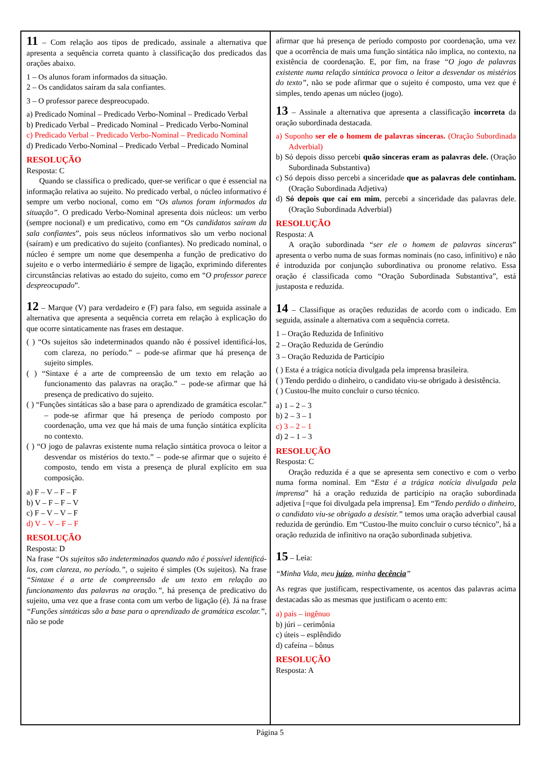11 – Com relação aos tipos de predicado, assinale a alternativa que apresenta a sequência correta quanto à classificação dos predicados das orações abaixo.
1 – Os alunos foram informados da situação.
2 – Os candidatos saíram da sala confiantes.
3 – O professor parece despreocupado.
a) Predicado Nominal – Predicado Verbo-Nominal – Predicado Verbal
b) Predicado Verbal – Predicado Nominal – Predicado Verbo-Nominal
c) Predicado Verbal – Predicado Verbo-Nominal – Predicado Nominal
d) Predicado Verbo-Nominal – Predicado Verbal – Predicado Nominal
RESOLUÇÃO
Resposta: C
Quando se classifica o predicado, quer-se verificar o que é essencial na informação relativa ao sujeito. No predicado verbal, o núcleo informativo é sempre um verbo nocional, como em “Os alunos foram informados da situação”. O predicado Verbo-Nominal apresenta dois núcleos: um verbo (sempre nocional) e um predicativo, como em “Os candidatos saíram da sala confiantes”, pois seus núcleos informativos são um verbo nocional (saíram) e um predicativo do sujeito (confiantes). No predicado nominal, o núcleo é sempre um nome que desempenha a função de predicativo do sujeito e o verbo intermediário é sempre de ligação, exprimindo diferentes circunstâncias relativas ao estado do sujeito, como em “O professor parece despreocupado”.
12 – Marque (V) para verdadeiro e (F) para falso, em seguida assinale a alternativa que apresenta a sequência correta em relação à explicação do que ocorre sintaticamente nas frases em destaque.
( ) “Os sujeitos são indeterminados quando não é possível identificá-los, com clareza, no período.” – pode-se afirmar que há presença de sujeito simples.
( ) “Sintaxe é a arte de compreensão de um texto em relação ao funcionamento das palavras na oração.” – pode-se afirmar que há presença de predicativo do sujeito.
( ) “Funções sintáticas são a base para o aprendizado de gramática escolar.” – pode-se afirmar que há presença de período composto por coordenação, uma vez que há mais de uma função sintática explícita no contexto.
( ) “O jogo de palavras existente numa relação sintática provoca o leitor a desvendar os mistérios do texto.” – pode-se afirmar que o sujeito é composto, tendo em vista a presença de plural explícito em sua composição.
a) F – V – F – F
b) V – F – F – V
c) F – V – V – F
d) V – V – F – F
RESOLUÇÃO
Resposta: D
Na frase “Os sujeitos são indeterminados quando não é possível identificá-los, com clareza, no período.”, o sujeito é simples (Os sujeitos). Na frase “Sintaxe é a arte de compreensão de um texto em relação ao funcionamento das palavras na oração.”, há presença de predicativo do sujeito, uma vez que a frase conta com um verbo de ligação (é). Já na frase “Funções sintáticas são a base para o aprendizado de gramática escolar.”, não se pode
afirmar que há presença de período composto por coordenação, uma vez que a ocorrência de mais uma função sintática não implica, no contexto, na existência de coordenação. E, por fim, na frase “O jogo de palavras existente numa relação sintática provoca o leitor a desvendar os mistérios do texto”, não se pode afirmar que o sujeito é composto, uma vez que é simples, tendo apenas um núcleo (jogo).
13 – Assinale a alternativa que apresenta a classificação incorreta da oração subordinada destacada.
a) Suponho ser ele o homem de palavras sinceras. (Oração Subordinada Adverbial)
b) Só depois disso percebi quão sinceras eram as palavras dele. (Oração Subordinada Substantiva)
c) Só depois disso percebi a sinceridade que as palavras dele continham. (Oração Subordinada Adjetiva)
d) Só depois que caí em mim, percebi a sinceridade das palavras dele. (Oração Subordinada Adverbial)
RESOLUÇÃO
Resposta: A
A oração subordinada “ser ele o homem de palavras sinceras” apresenta o verbo numa de suas formas nominais (no caso, infinitivo) e não é introduzida por conjunção subordinativa ou pronome relativo. Essa oração é classificada como “Oração Subordinada Substantiva”, está justaposta e reduzida.
14 – Classifique as orações reduzidas de acordo com o indicado. Em seguida, assinale a alternativa com a sequência correta.
1 – Oração Reduzida de Infinitivo
2 – Oração Reduzida de Gerúndio
3 – Oração Reduzida de Particípio
( ) Esta é a trágica notícia divulgada pela imprensa brasileira.
( ) Tendo perdido o dinheiro, o candidato viu-se obrigado à desistência.
( ) Custou-lhe muito concluir o curso técnico.
a) 1 – 2 – 3
b) 2 – 3 – 1
c) 3 – 2 – 1
d) 2 – 1 – 3
RESOLUÇÃO
Resposta: C
Oração reduzida é a que se apresenta sem conectivo e com o verbo numa forma nominal. Em “Esta é a trágica notícia divulgada pela imprensa” há a oração reduzida de particípio na oração subordinada adjetiva [=que foi divulgada pela imprensa]. Em “Tendo perdido o dinheiro, o candidato viu-se obrigado a desistir.” temos uma oração adverbial causal reduzida de gerúndio. Em “Custou-lhe muito concluir o curso técnico”, há a oração reduzida de infinitivo na oração subordinada subjetiva.
15 – Leia:
“Minha Vida, meu juízo, minha decência”
As regras que justificam, respectivamente, os acentos das palavras acima destacadas são as mesmas que justificam o acento em:
a) país – ingênuo
b) júri – cerimônia
c) úteis – esplêndido
d) cafeína – bônus
RESOLUÇÃO
Resposta: A
Página 5